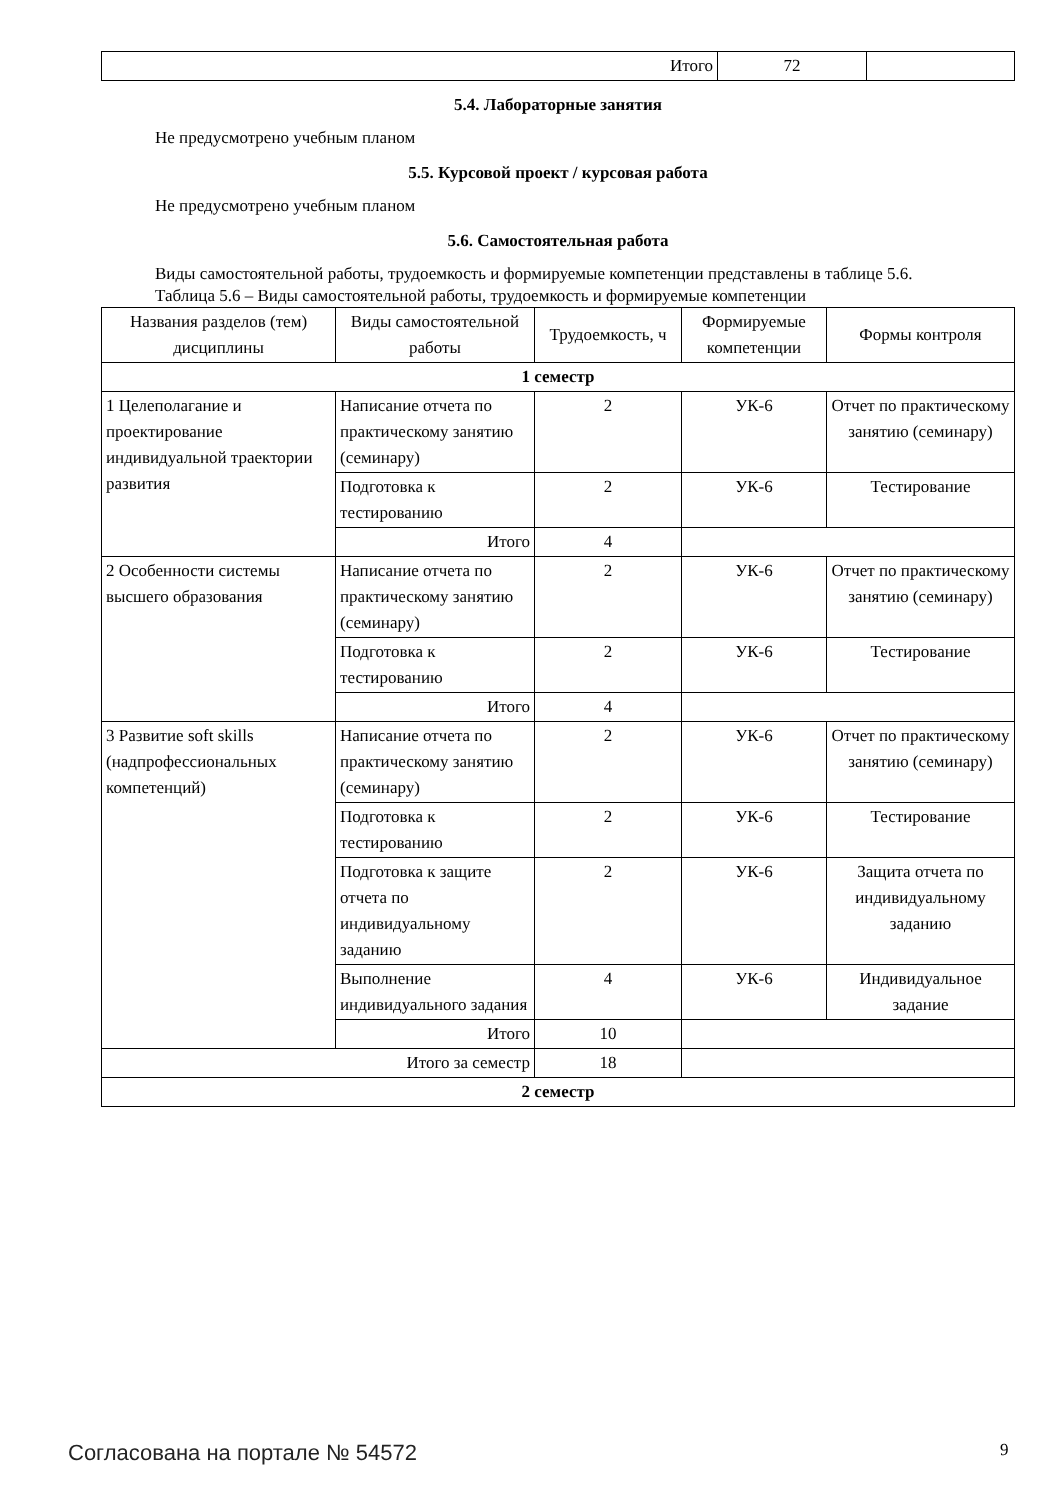| Итого | 72 | |
5.4. Лабораторные занятия
Не предусмотрено учебным планом
5.5. Курсовой проект / курсовая работа
Не предусмотрено учебным планом
5.6. Самостоятельная работа
Виды самостоятельной работы, трудоемкость и формируемые компетенции представлены в таблице 5.6.
Таблица 5.6 – Виды самостоятельной работы, трудоемкость и формируемые компетенции
| Названия разделов (тем) дисциплины | Виды самостоятельной работы | Трудоемкость, ч | Формируемые компетенции | Формы контроля |
| --- | --- | --- | --- | --- |
| 1 семестр | | | | |
| 1 Целеполагание и проектирование индивидуальной траектории развития | Написание отчета по практическому занятию (семинару) | 2 | УК-6 | Отчет по практическому занятию (семинару) |
| | Подготовка к тестированию | 2 | УК-6 | Тестирование |
| | Итого | 4 | | |
| 2 Особенности системы высшего образования | Написание отчета по практическому занятию (семинару) | 2 | УК-6 | Отчет по практическому занятию (семинару) |
| | Подготовка к тестированию | 2 | УК-6 | Тестирование |
| | Итого | 4 | | |
| 3 Развитие soft skills (надпрофессиональных компетенций) | Написание отчета по практическому занятию (семинару) | 2 | УК-6 | Отчет по практическому занятию (семинару) |
| | Подготовка к тестированию | 2 | УК-6 | Тестирование |
| | Подготовка к защите отчета по индивидуальному заданию | 2 | УК-6 | Защита отчета по индивидуальному заданию |
| | Выполнение индивидуального задания | 4 | УК-6 | Индивидуальное задание |
| | Итого | 10 | | |
| Итого за семестр | | 18 | | |
| 2 семестр | | | | |
Согласована на портале № 54572 9